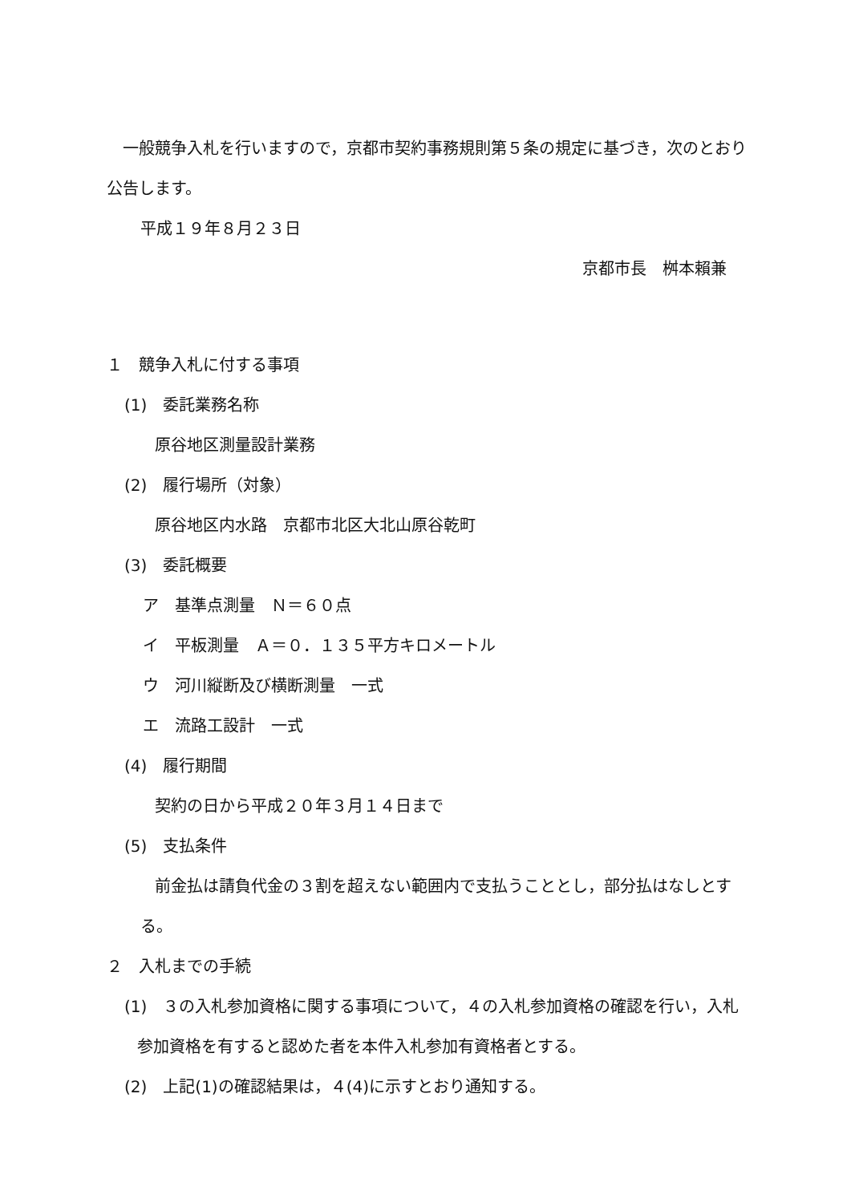一般競争入札を行いますので，京都市契約事務規則第５条の規定に基づき，次のとおり公告します。
平成１９年８月２３日
京都市長　桝本賴兼
１　競争入札に付する事項
(1)　委託業務名称
原谷地区測量設計業務
(2)　履行場所（対象）
原谷地区内水路　京都市北区大北山原谷乾町
(3)　委託概要
ア　基準点測量　Ｎ＝６０点
イ　平板測量　Ａ＝０．１３５平方キロメートル
ウ　河川縦断及び横断測量　一式
エ　流路工設計　一式
(4)　履行期間
契約の日から平成２０年３月１４日まで
(5)　支払条件
前金払は請負代金の３割を超えない範囲内で支払うこととし，部分払はなしとする。
２　入札までの手続
(1)　３の入札参加資格に関する事項について，４の入札参加資格の確認を行い，入札参加資格を有すると認めた者を本件入札参加有資格者とする。
(2)　上記(1)の確認結果は，４(4)に示すとおり通知する。